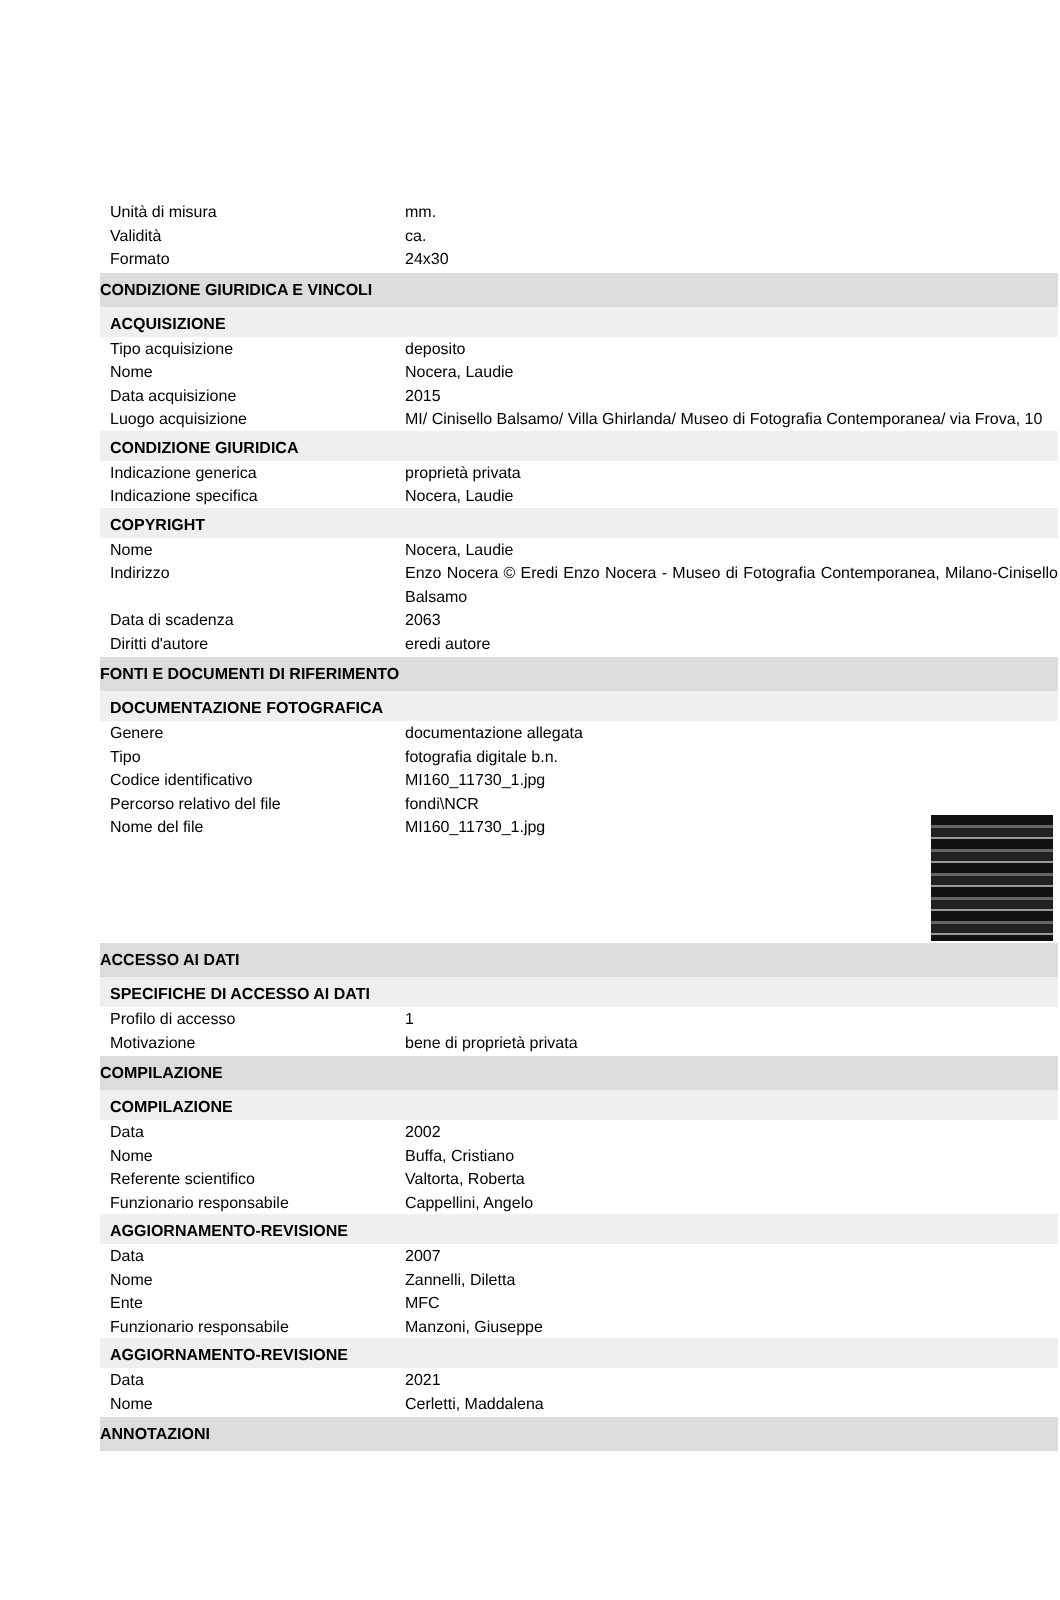Unità di misura mm.
Validità ca.
Formato 24x30
CONDIZIONE GIURIDICA E VINCOLI
ACQUISIZIONE
Tipo acquisizione deposito
Nome Nocera, Laudie
Data acquisizione 2015
Luogo acquisizione MI/ Cinisello Balsamo/ Villa Ghirlanda/ Museo di Fotografia Contemporanea/ via Frova, 10
CONDIZIONE GIURIDICA
Indicazione generica proprietà privata
Indicazione specifica Nocera, Laudie
COPYRIGHT
Nome Nocera, Laudie
Indirizzo Enzo Nocera © Eredi Enzo Nocera - Museo di Fotografia Contemporanea, Milano-Cinisello Balsamo
Data di scadenza 2063
Diritti d'autore eredi autore
FONTI E DOCUMENTI DI RIFERIMENTO
DOCUMENTAZIONE FOTOGRAFICA
Genere documentazione allegata
Tipo fotografia digitale b.n.
Codice identificativo MI160_11730_1.jpg
Percorso relativo del file fondi\NCR
Nome del file MI160_11730_1.jpg
ACCESSO AI DATI
SPECIFICHE DI ACCESSO AI DATI
Profilo di accesso 1
Motivazione bene di proprietà privata
COMPILAZIONE
COMPILAZIONE
Data 2002
Nome Buffa, Cristiano
Referente scientifico Valtorta, Roberta
Funzionario responsabile Cappellini, Angelo
AGGIORNAMENTO-REVISIONE
Data 2007
Nome Zannelli, Diletta
Ente MFC
Funzionario responsabile Manzoni, Giuseppe
AGGIORNAMENTO-REVISIONE
Data 2021
Nome Cerletti, Maddalena
ANNOTAZIONI